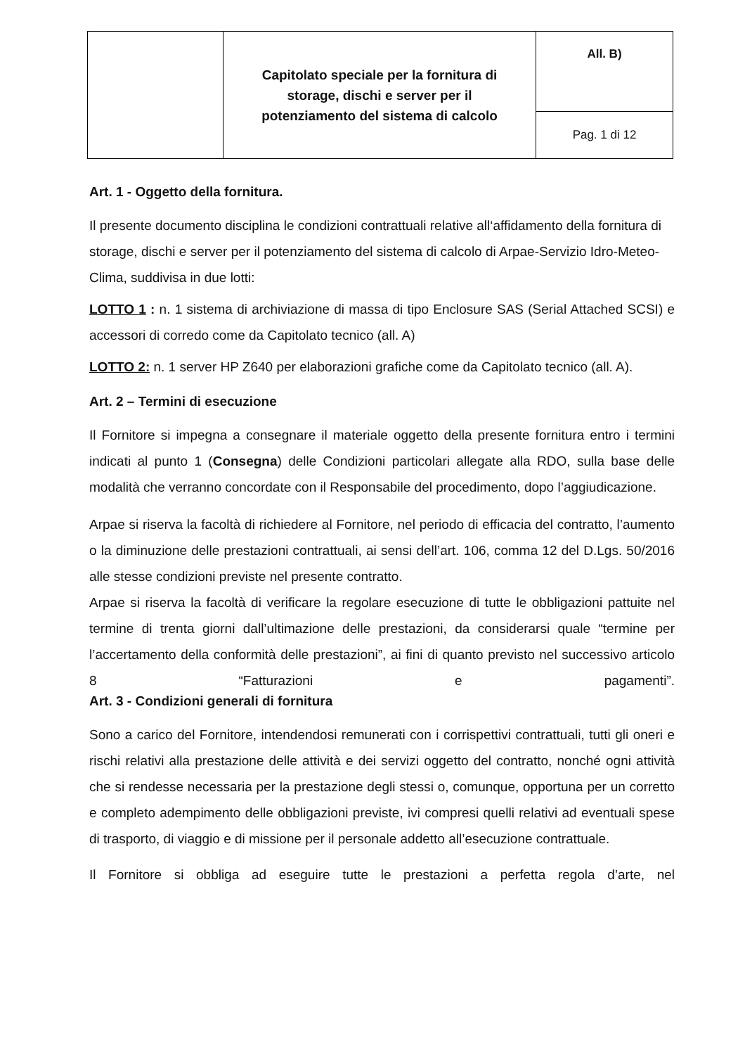| | Capitolato speciale per la fornitura di storage, dischi e server per il potenziamento del sistema di calcolo | All. B) |
| | | Pag. 1 di 12 |
Art. 1 - Oggetto della fornitura.
Il presente documento disciplina le condizioni contrattuali relative all‘affidamento della fornitura di storage, dischi e server per il potenziamento del sistema di calcolo di Arpae-Servizio Idro-Meteo-Clima, suddivisa in due lotti:
LOTTO 1 : n. 1 sistema di archiviazione di massa di tipo Enclosure SAS (Serial Attached SCSI) e accessori di corredo come da Capitolato tecnico (all. A)
LOTTO 2: n. 1 server HP Z640 per elaborazioni grafiche come da Capitolato tecnico (all. A).
Art. 2 – Termini di esecuzione
Il Fornitore si impegna a consegnare il materiale oggetto della presente fornitura entro i termini indicati al punto 1 (Consegna) delle Condizioni particolari allegate alla RDO, sulla base delle modalità che verranno concordate con il Responsabile del procedimento, dopo l’aggiudicazione.
Arpae si riserva la facoltà di richiedere al Fornitore, nel periodo di efficacia del contratto, l’aumento o la diminuzione delle prestazioni contrattuali, ai sensi dell’art. 106, comma 12 del D.Lgs. 50/2016 alle stesse condizioni previste nel presente contratto.
Arpae si riserva la facoltà di verificare la regolare esecuzione di tutte le obbligazioni pattuite nel termine di trenta giorni dall’ultimazione delle prestazioni, da considerarsi quale “termine per l’accertamento della conformità delle prestazioni”, ai fini di quanto previsto nel successivo articolo 8 “Fatturazioni e pagamenti”.
Art. 3 - Condizioni generali di fornitura
Sono a carico del Fornitore, intendendosi remunerati con i corrispettivi contrattuali, tutti gli oneri e rischi relativi alla prestazione delle attività e dei servizi oggetto del contratto, nonché ogni attività che si rendesse necessaria per la prestazione degli stessi o, comunque, opportuna per un corretto e completo adempimento delle obbligazioni previste, ivi compresi quelli relativi ad eventuali spese di trasporto, di viaggio e di missione per il personale addetto all’esecuzione contrattuale.
Il Fornitore si obbliga ad eseguire tutte le prestazioni a perfetta regola d’arte, nel